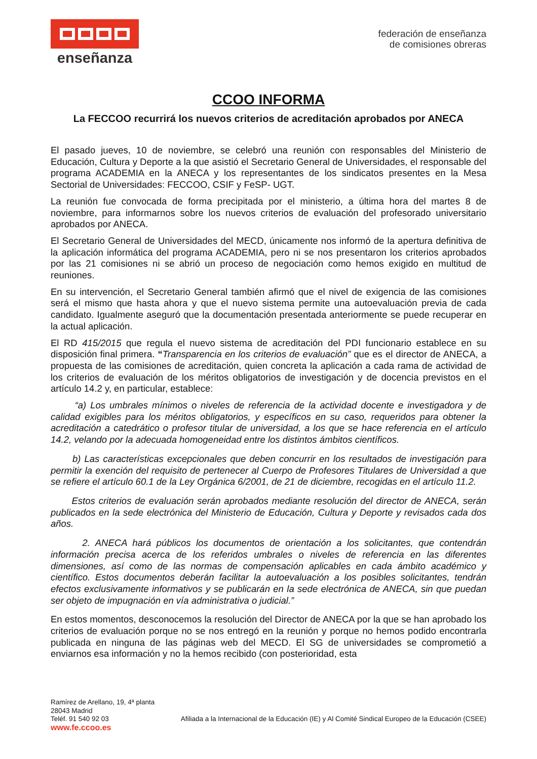enseñanza
federación de enseñanza
de comisiones obreras
CCOO INFORMA
La FECCOO recurrirá los nuevos criterios de acreditación aprobados por ANECA
El pasado jueves, 10 de noviembre, se celebró una reunión con responsables del Ministerio de Educación, Cultura y Deporte a la que asistió el Secretario General de Universidades, el responsable del programa ACADEMIA en la ANECA y los representantes de los sindicatos presentes en la Mesa Sectorial de Universidades: FECCOO, CSIF y FeSP- UGT.
La reunión fue convocada de forma precipitada por el ministerio, a última hora del martes 8 de noviembre, para informarnos sobre los nuevos criterios de evaluación del profesorado universitario aprobados por ANECA.
El Secretario General de Universidades del MECD, únicamente nos informó de la apertura definitiva de la aplicación informática del programa ACADEMIA, pero ni se nos presentaron los criterios aprobados por las 21 comisiones ni se abrió un proceso de negociación como hemos exigido en multitud de reuniones.
En su intervención, el Secretario General también afirmó que el nivel de exigencia de las comisiones será el mismo que hasta ahora y que el nuevo sistema permite una autoevaluación previa de cada candidato. Igualmente aseguró que la documentación presentada anteriormente se puede recuperar en la actual aplicación.
El RD 415/2015 que regula el nuevo sistema de acreditación del PDI funcionario establece en su disposición final primera. “Transparencia en los criterios de evaluación” que es el director de ANECA, a propuesta de las comisiones de acreditación, quien concreta la aplicación a cada rama de actividad de los criterios de evaluación de los méritos obligatorios de investigación y de docencia previstos en el artículo 14.2 y, en particular, establece:
“a) Los umbrales mínimos o niveles de referencia de la actividad docente e investigadora y de calidad exigibles para los méritos obligatorios, y específicos en su caso, requeridos para obtener la acreditación a catedrático o profesor titular de universidad, a los que se hace referencia en el artículo 14.2, velando por la adecuada homogeneidad entre los distintos ámbitos científicos.
b) Las características excepcionales que deben concurrir en los resultados de investigación para permitir la exención del requisito de pertenecer al Cuerpo de Profesores Titulares de Universidad a que se refiere el artículo 60.1 de la Ley Orgánica 6/2001, de 21 de diciembre, recogidas en el artículo 11.2.
Estos criterios de evaluación serán aprobados mediante resolución del director de ANECA, serán publicados en la sede electrónica del Ministerio de Educación, Cultura y Deporte y revisados cada dos años.
2. ANECA hará públicos los documentos de orientación a los solicitantes, que contendrán información precisa acerca de los referidos umbrales o niveles de referencia en las diferentes dimensiones, así como de las normas de compensación aplicables en cada ámbito académico y científico. Estos documentos deberán facilitar la autoevaluación a los posibles solicitantes, tendrán efectos exclusivamente informativos y se publicarán en la sede electrónica de ANECA, sin que puedan ser objeto de impugnación en vía administrativa o judicial.”
En estos momentos, desconocemos la resolución del Director de ANECA por la que se han aprobado los criterios de evaluación porque no se nos entregó en la reunión y porque no hemos podido encontrarla publicada en ninguna de las páginas web del MECD. El SG de universidades se comprometió a enviarnos esa información y no la hemos recibido (con posterioridad, esta
Ramírez de Arellano, 19, 4ª planta
28043 Madrid
Teléf. 91 540 92 03
www.fe.ccoo.es
Afiliada a la Internacional de la Educación (IE) y Al Comité Sindical Europeo de la Educación (CSEE)